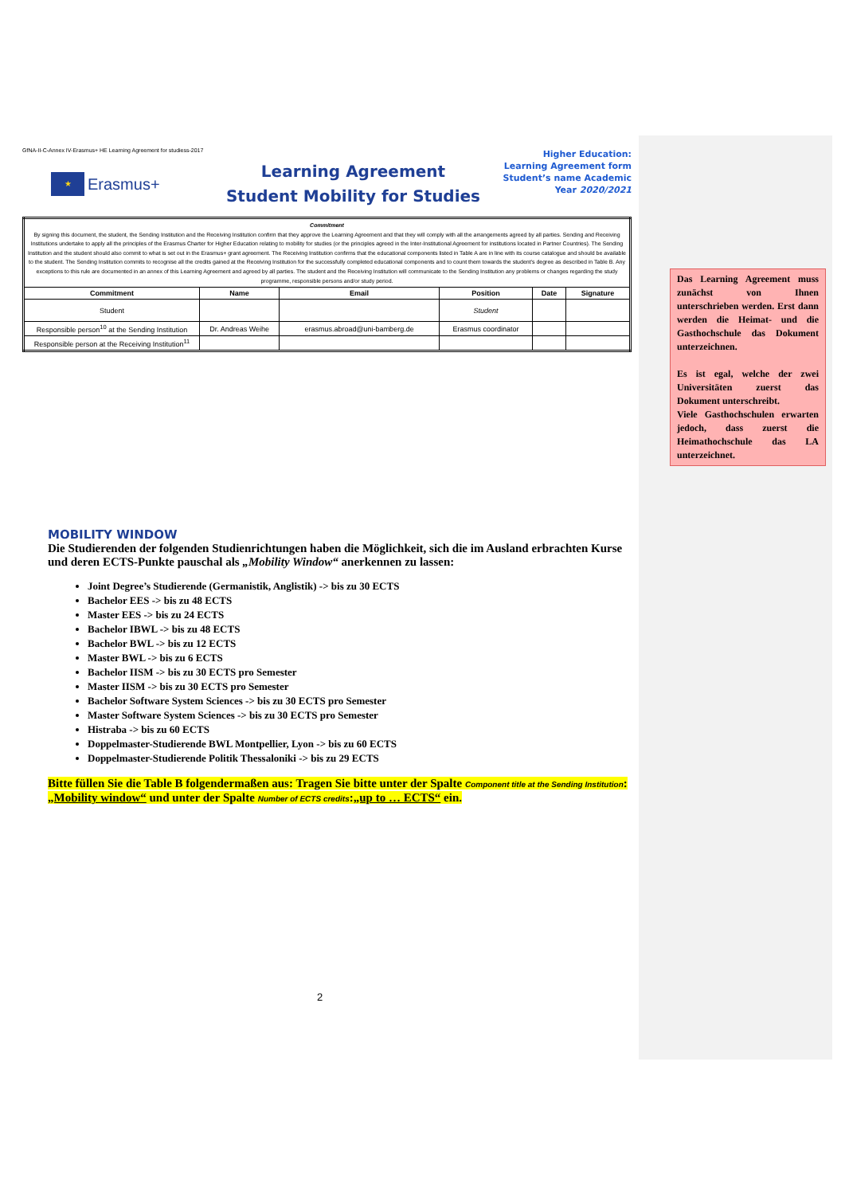GfNA-II-C-Annex IV-Erasmus+ HE Learning Agreement for studiess-2017
★
Erasmus+
Learning Agreement
Student Mobility for Studies
Higher Education:
Learning Agreement form
Student’s name Academic
Year 2020/2021
| Commitment By signing this document, the student, the Sending Institution and the Receiving Institution confirm that they approve the Learning Agreement and that they will comply with all the arrangements agreed by all parties. Sending and Receiving Institutions undertake to apply all the principles of the Erasmus Charter for Higher Education relating to mobility for studies (or the principles agreed in the Inter-Institutional Agreement for institutions located in Partner Countries). The Sending Institution and the student should also commit to what is set out in the Erasmus+ grant agreement. The Receiving Institution confirms that the educational components listed in Table A are in line with its course catalogue and should be available to the student. The Sending Institution commits to recognise all the credits gained at the Receiving Institution for the successfully completed educational components and to count them towards the student's degree as described in Table B. Any exceptions to this rule are documented in an annex of this Learning Agreement and agreed by all parties. The student and the Receiving Institution will communicate to the Sending Institution any problems or changes regarding the study programme, responsible persons and/or study period. | | | | | |
| Commitment | Name | Email | Position | Date | Signature |
| Student | | | Student | | |
| Responsible person<sup>10</sup> at the Sending Institution | Dr. Andreas Weihe | erasmus.abroad@uni-bamberg.de | Erasmus coordinator | | |
| Responsible person at the Receiving Institution<sup>11</sup> | | | | | |
Das Learning Agreement muss zunächst von Ihnen unterschrieben werden. Erst dann werden die Heimat- und die Gasthochschule das Dokument unterzeichnen.
Es ist egal, welche der zwei Universitäten zuerst das Dokument unterschreibt.
Viele Gasthochschulen erwarten jedoch, dass zuerst die Heimathochschule das LA unterzeichnet.
MOBILITY WINDOW
Die Studierenden der folgenden Studienrichtungen haben die Möglichkeit, sich die im Ausland erbrachten Kurse und deren ECTS-Punkte pauschal als „Mobility Window“ anerkennen zu lassen:
Joint Degree’s Studierende (Germanistik, Anglistik) -> bis zu 30 ECTS
Bachelor EES -> bis zu 48 ECTS
Master EES -> bis zu 24 ECTS
Bachelor IBWL -> bis zu 48 ECTS
Bachelor BWL -> bis zu 12 ECTS
Master BWL -> bis zu 6 ECTS
Bachelor IISM -> bis zu 30 ECTS pro Semester
Master IISM -> bis zu 30 ECTS pro Semester
Bachelor Software System Sciences -> bis zu 30 ECTS pro Semester
Master Software System Sciences -> bis zu 30 ECTS pro Semester
Histraba -> bis zu 60 ECTS
Doppelmaster-Studierende BWL Montpellier, Lyon -> bis zu 60 ECTS
Doppelmaster-Studierende Politik Thessaloniki -> bis zu 29 ECTS
Bitte füllen Sie die Table B folgendermaßen aus: Tragen Sie bitte unter der Spalte Component title at the Sending Institution: „Mobility window“ und unter der Spalte Number of ECTS credits:„up to … ECTS“ ein.
2